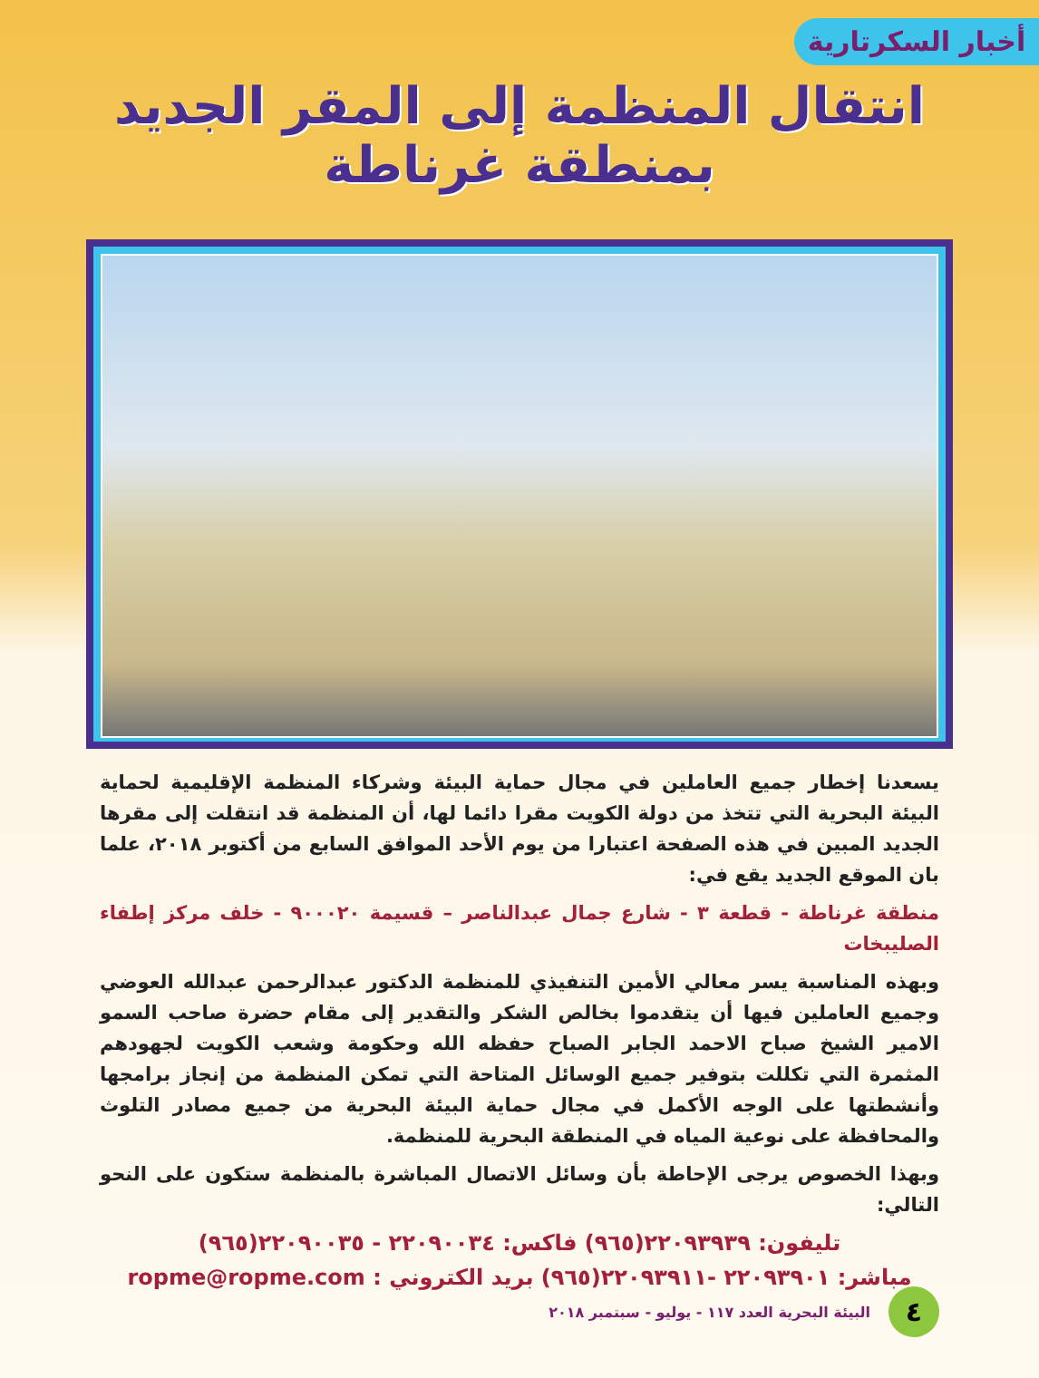أخبار السكرتارية
انتقال المنظمة إلى المقر الجديد بمنطقة غرناطة
يسعدنا إخطار جميع العاملين في مجال حماية البيئة وشركاء المنظمة الإقليمية لحماية البيئة البحرية التي تتخذ من دولة الكويت مقرا دائما لها، أن المنظمة قد انتقلت إلى مقرها الجديد المبين في هذه الصفحة اعتبارا من يوم الأحد الموافق السابع من أكتوبر ٢٠١٨، علما بان الموقع الجديد يقع في:
منطقة غرناطة - قطعة ٣ - شارع جمال عبدالناصر – قسيمة ٩٠٠٠٢٠ - خلف مركز إطفاء الصليبخات
وبهذه المناسبة يسر معالي الأمين التنفيذي للمنظمة الدكتور عبدالرحمن عبدالله العوضي وجميع العاملين فيها أن يتقدموا بخالص الشكر والتقدير إلى مقام حضرة صاحب السمو الامير الشيخ صباح الاحمد الجابر الصباح حفظه الله وحكومة وشعب الكويت لجهودهم المثمرة التي تكللت بتوفير جميع الوسائل المتاحة التي تمكن المنظمة من إنجاز برامجها وأنشطتها على الوجه الأكمل في مجال حماية البيئة البحرية من جميع مصادر التلوث والمحافظة على نوعية المياه في المنطقة البحرية للمنظمة.
وبهذا الخصوص يرجى الإحاطة بأن وسائل الاتصال المباشرة بالمنظمة ستكون على النحو التالي:
تليفون: ٢٢٠٩٣٩٣٩(٩٦٥) فاكس: ٢٢٠٩٠٠٣٤ - ٢٢٠٩٠٠٣٥(٩٦٥)
مباشر: ٢٢٠٩٣٩٠١ -٢٢٠٩٣٩١١(٩٦٥) بريد الكتروني : ropme@ropme.com
٤
البيئة البحرية العدد ١١٧ - يوليو - سبتمبر ٢٠١٨